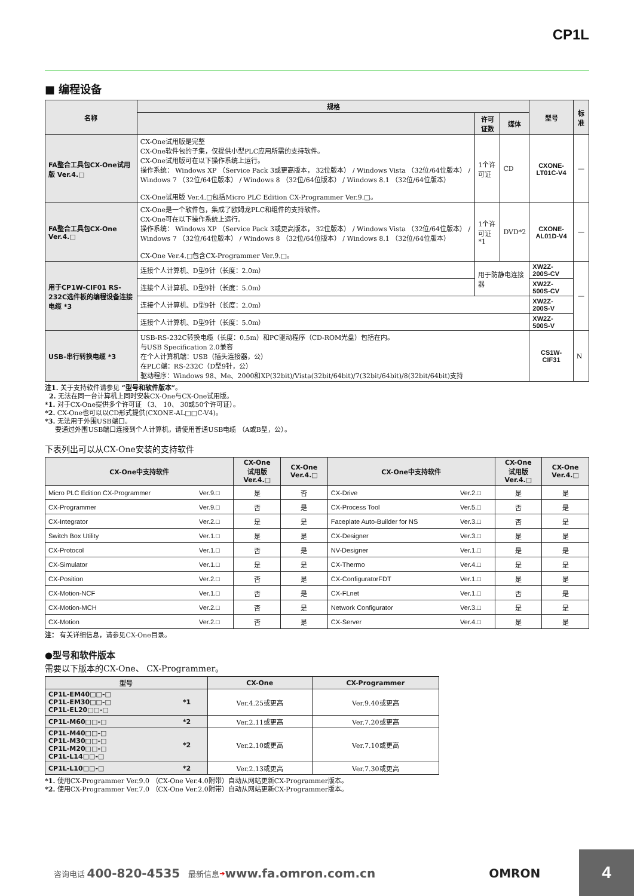CP1L
■ 编程设备
| 名称 | 规格 | | | 型号 | 标准 |
| --- | --- | --- | --- | --- | --- |
| | | 许可证数 | 媒体 | | |
| FA整合工具包CX-One试用版 Ver.4.□ | CX-One试用版是完整 CX-One软件包的子集，仅提供小型PLC应用所需的支持软件。 CX-One试用版可在以下操作系统上运行。 操作系统： Windows XP （Service Pack 3或更高版本， 32位版本） / Windows Vista （32位/64位版本） / Windows 7 （32位/64位版本） / Windows 8 （32位/64位版本） / Windows 8.1 （32位/64位版本） CX-One试用版 Ver.4.□包括Micro PLC Edition CX-Programmer Ver.9.□。 | 1个许可证 | CD | CXONE-LT01C-V4 | — |
| FA整合工具包CX-One Ver.4.□ | CX-One是一个软件包，集成了欧姆龙PLC和组件的支持软件。 CX-One可在以下操作系统上运行。 操作系统： Windows XP （Service Pack 3或更高版本， 32位版本） / Windows Vista （32位/64位版本） / Windows 7 （32位/64位版本） / Windows 8 （32位/64位版本） / Windows 8.1 （32位/64位版本） CX-One Ver.4.□包含CX-Programmer Ver.9.□。 | 1个许可证 *1 | DVD*2 | CXONE-AL01D-V4 | — |
| 用于CP1W-CIF01 RS-232C选件板的编程设备连接电缆 *3 | 连接个人计算机、D型9针（长度：2.0m） | 用于防静电连接器 | | XW2Z-200S-CV | — |
| | 连接个人计算机、D型9针（长度：5.0m） | | | XW2Z-500S-CV | |
| | 连接个人计算机、D型9针（长度：2.0m） | | | XW2Z-200S-V | |
| | 连接个人计算机、D型9针（长度：5.0m） | | | XW2Z-500S-V | |
| USB-串行转换电缆 *3 | USB-RS-232C转换电缆（长度：0.5m）和PC驱动程序（CD-ROM光盘）包括在内。 与USB Specification 2.0兼容 在个人计算机端：USB（插头连接器，公） 在PLC端：RS-232C（D型9针，公） 驱动程序：Windows 98、Me、2000和XP(32bit)/Vista(32bit/64bit)/7(32bit/64bit)/8(32bit/64bit)支持 | | | CS1W-CIF31 | N |
注1. 关于支持软件请参见 “型号和软件版本”。
2. 无法在同一台计算机上同时安装CX-One与CX-One试用版。
*1. 对于CX-One提供多个许可证 （3、 10、 30或50个许可证）。
*2. CX-One也可以以CD形式提供(CXONE-AL□□C-V4)。
*3. 无法用于外围USB端口。
要通过外围USB端口连接到个人计算机，请使用普通USB电缆 （A或B型，公）。
下表列出可以从CX-One安装的支持软件
| CX-One中支持软件 | | CX-One 试用版 Ver.4.□ | CX-One Ver.4.□ | CX-One中支持软件 | | CX-One 试用版 Ver.4.□ | CX-One Ver.4.□ |
| --- | --- | --- | --- | --- | --- | --- | --- |
| Micro PLC Edition CX-Programmer | Ver.9.□ | 是 | 否 | CX-Drive | Ver.2.□ | 是 | 是 |
| CX-Programmer | Ver.9.□ | 否 | 是 | CX-Process Tool | Ver.5.□ | 否 | 是 |
| CX-Integrator | Ver.2.□ | 是 | 是 | Faceplate Auto-Builder for NS | Ver.3.□ | 否 | 是 |
| Switch Box Utility | Ver.1.□ | 是 | 是 | CX-Designer | Ver.3.□ | 是 | 是 |
| CX-Protocol | Ver.1.□ | 否 | 是 | NV-Designer | Ver.1.□ | 是 | 是 |
| CX-Simulator | Ver.1.□ | 是 | 是 | CX-Thermo | Ver.4.□ | 是 | 是 |
| CX-Position | Ver.2.□ | 否 | 是 | CX-ConfiguratorFDT | Ver.1.□ | 是 | 是 |
| CX-Motion-NCF | Ver.1.□ | 否 | 是 | CX-FLnet | Ver.1.□ | 否 | 是 |
| CX-Motion-MCH | Ver.2.□ | 否 | 是 | Network Configurator | Ver.3.□ | 是 | 是 |
| CX-Motion | Ver.2.□ | 否 | 是 | CX-Server | Ver.4.□ | 是 | 是 |
注： 有关详细信息，请参见CX-One目录。
●型号和软件版本
需要以下版本的CX-One、 CX-Programmer。
| 型号 | | CX-One | CX-Programmer |
| --- | --- | --- | --- |
| CP1L-EM40□□-□ CP1L-EM30□□-□ CP1L-EL20□□-□ | *1 | Ver.4.25或更高 | Ver.9.40或更高 |
| CP1L-M60□□-□ | *2 | Ver.2.11或更高 | Ver.7.20或更高 |
| CP1L-M40□□-□ CP1L-M30□□-□ CP1L-M20□□-□ CP1L-L14□□-□ | *2 | Ver.2.10或更高 | Ver.7.10或更高 |
| CP1L-L10□□-□ | *2 | Ver.2.13或更高 | Ver.7.30或更高 |
*1. 使用CX-Programmer Ver.9.0 （CX-One Ver.4.0附带）自动从网站更新CX-Programmer版本。
*2. 使用CX-Programmer Ver.7.0 （CX-One Ver.2.0附带）自动从网站更新CX-Programmer版本。
咨询电话 400-820-4535 最新信息 ➔ www.fa.omron.com.cn OMRON 4